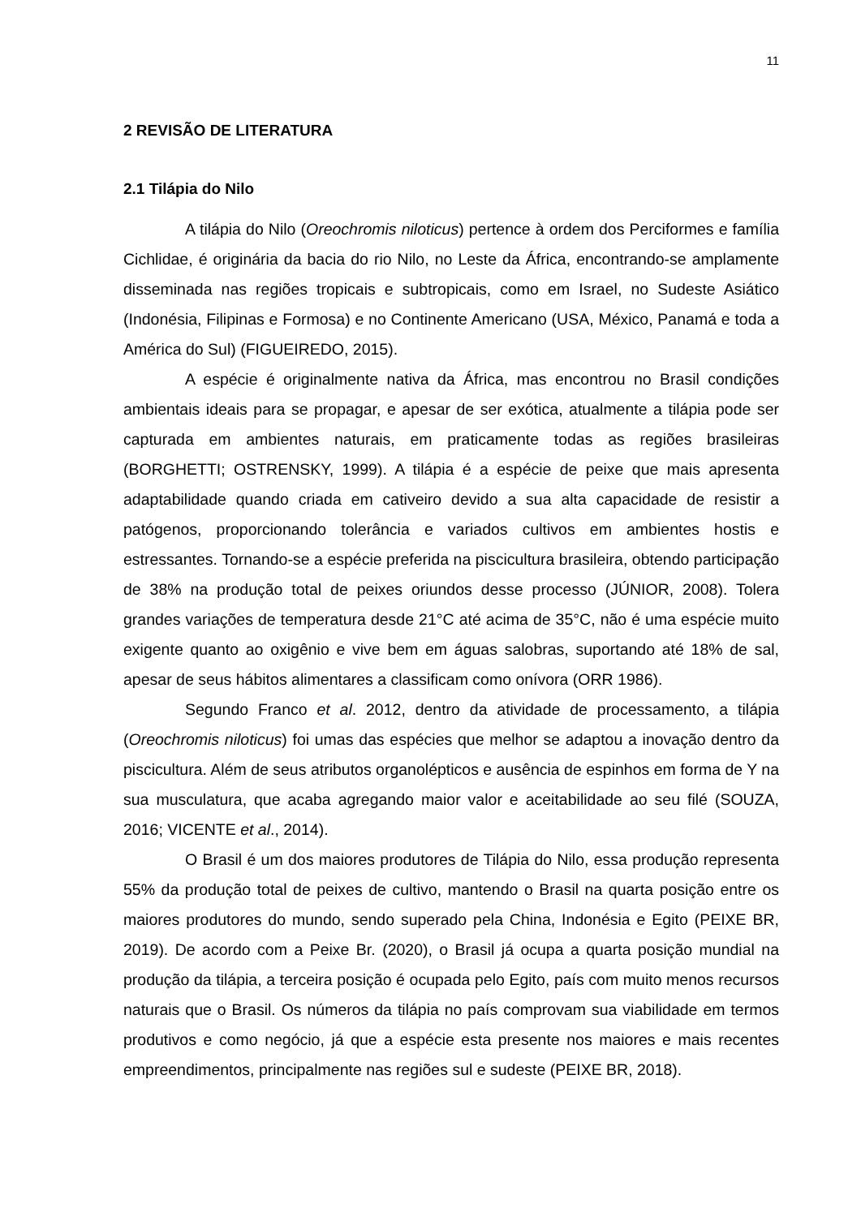11
2 REVISÃO DE LITERATURA
2.1 Tilápia do Nilo
A tilápia do Nilo (Oreochromis niloticus) pertence à ordem dos Perciformes e família Cichlidae, é originária da bacia do rio Nilo, no Leste da África, encontrando-se amplamente disseminada nas regiões tropicais e subtropicais, como em Israel, no Sudeste Asiático (Indonésia, Filipinas e Formosa) e no Continente Americano (USA, México, Panamá e toda a América do Sul) (FIGUEIREDO, 2015).
A espécie é originalmente nativa da África, mas encontrou no Brasil condições ambientais ideais para se propagar, e apesar de ser exótica, atualmente a tilápia pode ser capturada em ambientes naturais, em praticamente todas as regiões brasileiras (BORGHETTI; OSTRENSKY, 1999). A tilápia é a espécie de peixe que mais apresenta adaptabilidade quando criada em cativeiro devido a sua alta capacidade de resistir a patógenos, proporcionando tolerância e variados cultivos em ambientes hostis e estressantes. Tornando-se a espécie preferida na piscicultura brasileira, obtendo participação de 38% na produção total de peixes oriundos desse processo (JÚNIOR, 2008). Tolera grandes variações de temperatura desde 21°C até acima de 35°C, não é uma espécie muito exigente quanto ao oxigênio e vive bem em águas salobras, suportando até 18% de sal, apesar de seus hábitos alimentares a classificam como onívora (ORR 1986).
Segundo Franco et al. 2012, dentro da atividade de processamento, a tilápia (Oreochromis niloticus) foi umas das espécies que melhor se adaptou a inovação dentro da piscicultura. Além de seus atributos organolépticos e ausência de espinhos em forma de Y na sua musculatura, que acaba agregando maior valor e aceitabilidade ao seu filé (SOUZA, 2016; VICENTE et al., 2014).
O Brasil é um dos maiores produtores de Tilápia do Nilo, essa produção representa 55% da produção total de peixes de cultivo, mantendo o Brasil na quarta posição entre os maiores produtores do mundo, sendo superado pela China, Indonésia e Egito (PEIXE BR, 2019). De acordo com a Peixe Br. (2020), o Brasil já ocupa a quarta posição mundial na produção da tilápia, a terceira posição é ocupada pelo Egito, país com muito menos recursos naturais que o Brasil. Os números da tilápia no país comprovam sua viabilidade em termos produtivos e como negócio, já que a espécie esta presente nos maiores e mais recentes empreendimentos, principalmente nas regiões sul e sudeste (PEIXE BR, 2018).